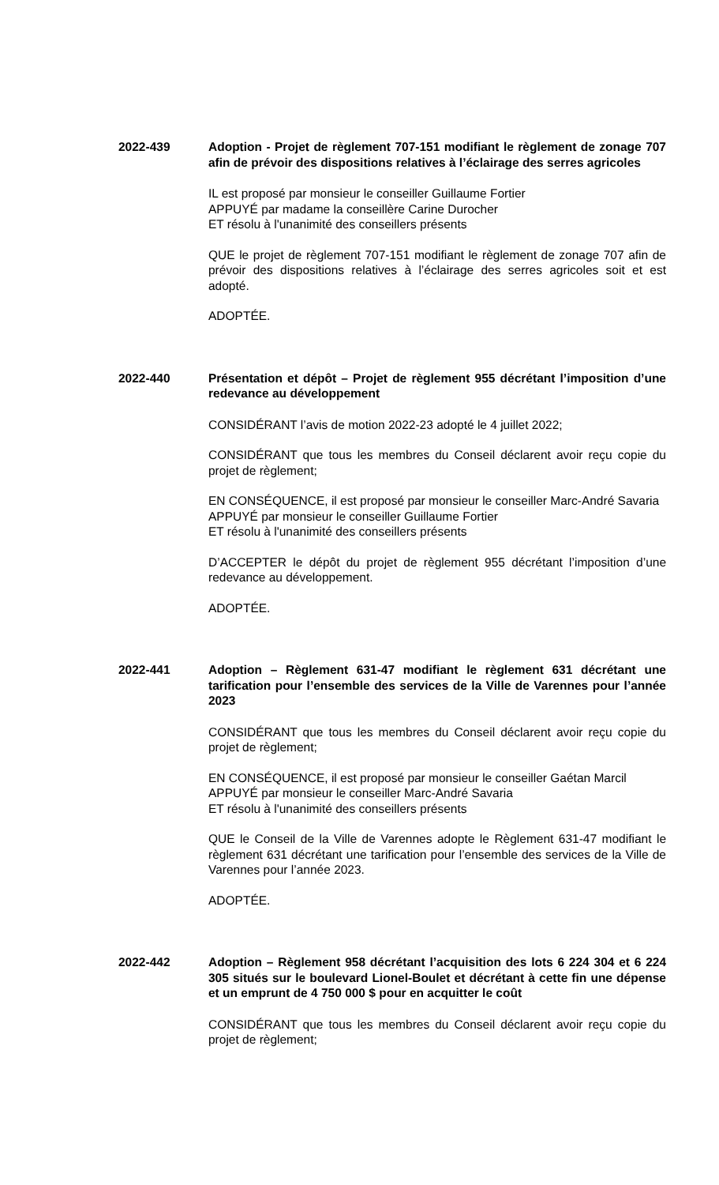2022-439 Adoption - Projet de règlement 707-151 modifiant le règlement de zonage 707 afin de prévoir des dispositions relatives à l’éclairage des serres agricoles
IL est proposé par monsieur le conseiller Guillaume Fortier
APPUYÉ par madame la conseillère Carine Durocher
ET résolu à l'unanimité des conseillers présents
QUE le projet de règlement 707-151 modifiant le règlement de zonage 707 afin de prévoir des dispositions relatives à l’éclairage des serres agricoles soit et est adopté.
ADOPTÉE.
2022-440 Présentation et dépôt – Projet de règlement 955 décrétant l’imposition d’une redevance au développement
CONSIDÉRANT l’avis de motion 2022-23 adopté le 4 juillet 2022;
CONSIDÉRANT que tous les membres du Conseil déclarent avoir reçu copie du projet de règlement;
EN CONSÉQUENCE, il est proposé par monsieur le conseiller Marc-André Savaria
APPUYÉ par monsieur le conseiller Guillaume Fortier
ET résolu à l'unanimité des conseillers présents
D’ACCEPTER le dépôt du projet de règlement 955 décrétant l’imposition d’une redevance au développement.
ADOPTÉE.
2022-441 Adoption – Règlement 631-47 modifiant le règlement 631 décrétant une tarification pour l’ensemble des services de la Ville de Varennes pour l’année 2023
CONSIDÉRANT que tous les membres du Conseil déclarent avoir reçu copie du projet de règlement;
EN CONSÉQUENCE, il est proposé par monsieur le conseiller Gaétan Marcil
APPUYÉ par monsieur le conseiller Marc-André Savaria
ET résolu à l'unanimité des conseillers présents
QUE le Conseil de la Ville de Varennes adopte le Règlement 631-47 modifiant le règlement 631 décrétant une tarification pour l’ensemble des services de la Ville de Varennes pour l’année 2023.
ADOPTÉE.
2022-442 Adoption – Règlement 958 décrétant l’acquisition des lots 6 224 304 et 6 224 305 situés sur le boulevard Lionel-Boulet et décrétant à cette fin une dépense et un emprunt de 4 750 000 $ pour en acquitter le coût
CONSIDÉRANT que tous les membres du Conseil déclarent avoir reçu copie du projet de règlement;